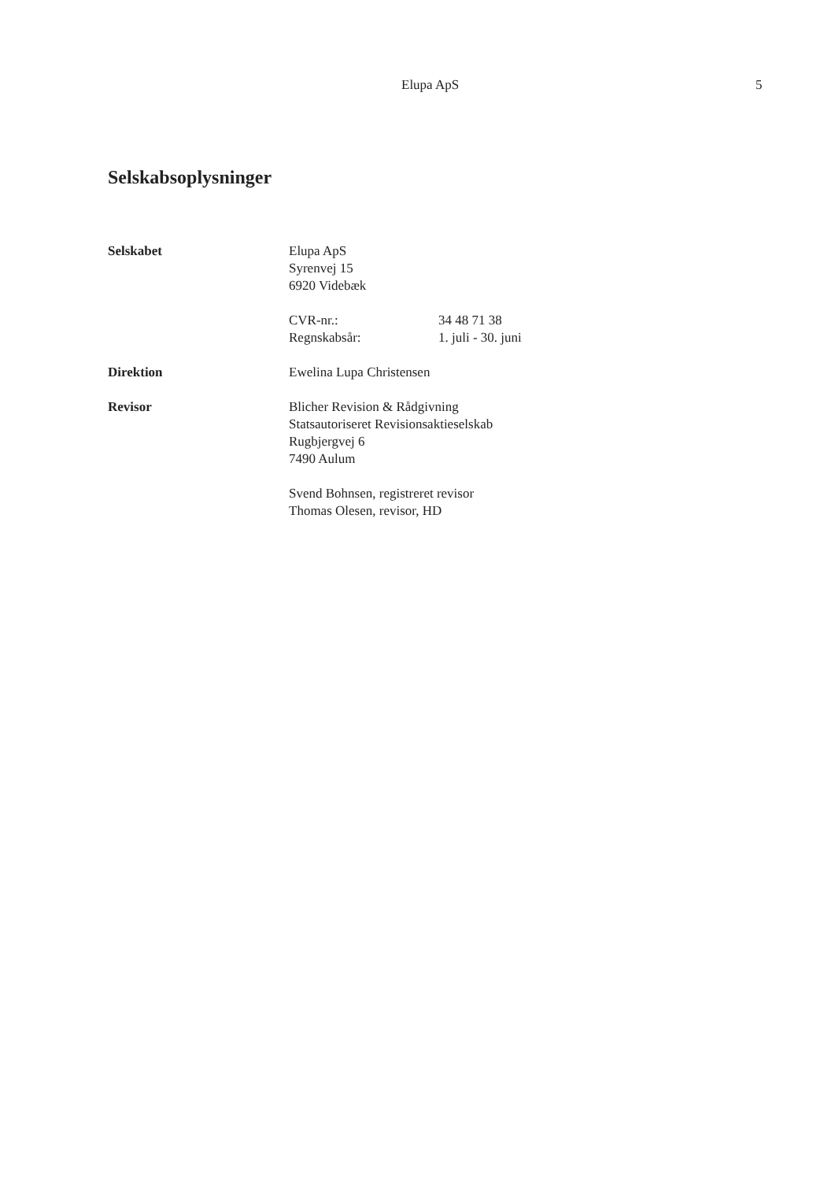Elupa ApS 5
Selskabsoplysninger
Selskabet Elupa ApS
Syrenvej 15
6920 Videbæk
CVR-nr.: 34 48 71 38
Regnskabsår: 1. juli - 30. juni
Direktion Ewelina Lupa Christensen
Revisor Blicher Revision & Rådgivning
Statsautoriseret Revisionsaktieselskab
Rugbjergvej 6
7490 Aulum
Svend Bohnsen, registreret revisor
Thomas Olesen, revisor, HD